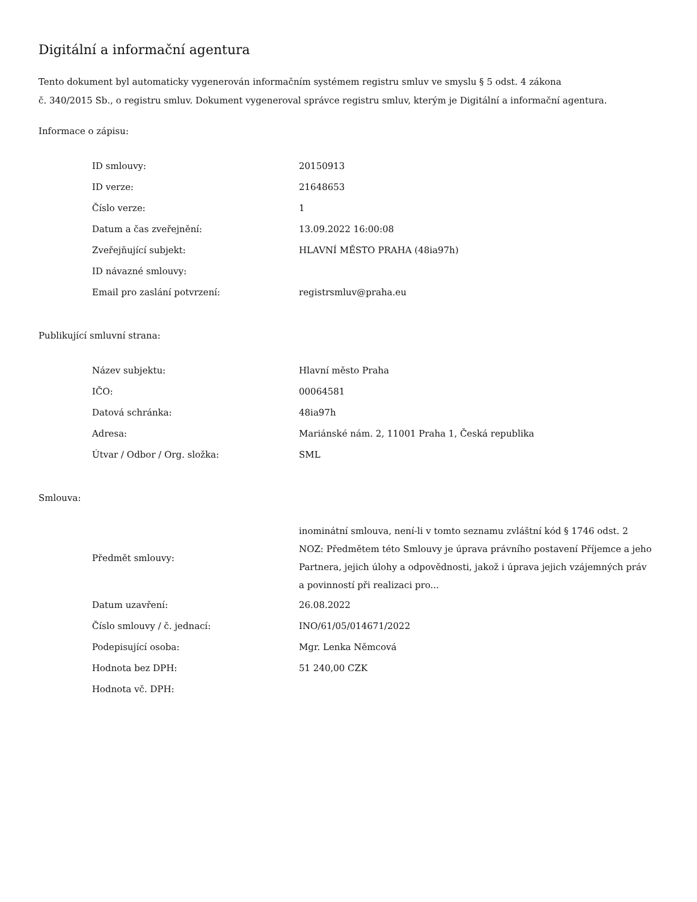Digitální a informační agentura
Tento dokument byl automaticky vygenerován informačním systémem registru smluv ve smyslu § 5 odst. 4 zákona
č. 340/2015 Sb., o registru smluv. Dokument vygeneroval správce registru smluv, kterým je Digitální a informační agentura.
Informace o zápisu:
| ID smlouvy: | 20150913 |
| ID verze: | 21648653 |
| Číslo verze: | 1 |
| Datum a čas zveřejnění: | 13.09.2022 16:00:08 |
| Zveřejňující subjekt: | HLAVNÍ MĚSTO PRAHA (48ia97h) |
| ID návazné smlouvy: | |
| Email pro zaslání potvrzení: | registrsmluv@praha.eu |
Publikující smluvní strana:
| Název subjektu: | Hlavní město Praha |
| IČO: | 00064581 |
| Datová schránka: | 48ia97h |
| Adresa: | Mariánské nám. 2, 11001 Praha 1, Česká republika |
| Útvar / Odbor / Org. složka: | SML |
Smlouva:
| Předmět smlouvy: | inominátní smlouva, není-li v tomto seznamu zvláštní kód § 1746 odst. 2 NOZ: Předmětem této Smlouvy je úprava právního postavení Příjemce a jeho Partnera, jejich úlohy a odpovědnosti, jakož i úprava jejich vzájemných práv a povinností při realizaci pro... |
| Datum uzavření: | 26.08.2022 |
| Číslo smlouvy / č. jednací: | INO/61/05/014671/2022 |
| Podepisující osoba: | Mgr. Lenka Němcová |
| Hodnota bez DPH: | 51 240,00 CZK |
| Hodnota vč. DPH: | |